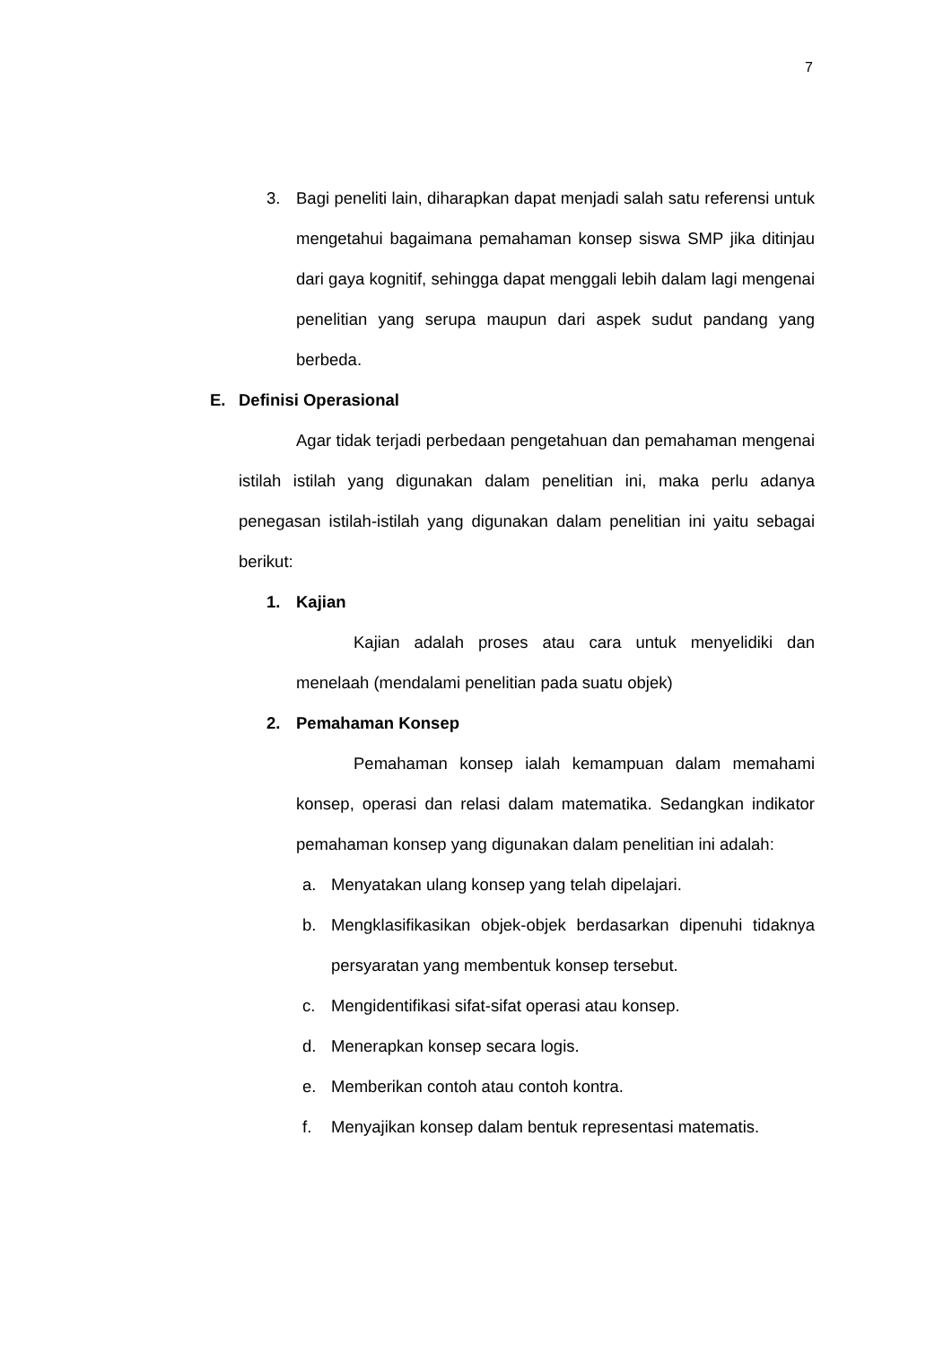7
3. Bagi peneliti lain, diharapkan dapat menjadi salah satu referensi untuk mengetahui bagaimana pemahaman konsep siswa SMP jika ditinjau dari gaya kognitif, sehingga dapat menggali lebih dalam lagi mengenai penelitian yang serupa maupun dari aspek sudut pandang yang berbeda.
E. Definisi Operasional
Agar tidak terjadi perbedaan pengetahuan dan pemahaman mengenai istilah istilah yang digunakan dalam penelitian ini, maka perlu adanya penegasan istilah-istilah yang digunakan dalam penelitian ini yaitu sebagai berikut:
1. Kajian
Kajian adalah proses atau cara untuk menyelidiki dan menelaah (mendalami penelitian pada suatu objek)
2. Pemahaman Konsep
Pemahaman konsep ialah kemampuan dalam memahami konsep, operasi dan relasi dalam matematika. Sedangkan indikator pemahaman konsep yang digunakan dalam penelitian ini adalah:
a. Menyatakan ulang konsep yang telah dipelajari.
b. Mengklasifikasikan objek-objek berdasarkan dipenuhi tidaknya persyaratan yang membentuk konsep tersebut.
c. Mengidentifikasi sifat-sifat operasi atau konsep.
d. Menerapkan konsep secara logis.
e. Memberikan contoh atau contoh kontra.
f. Menyajikan konsep dalam bentuk representasi matematis.